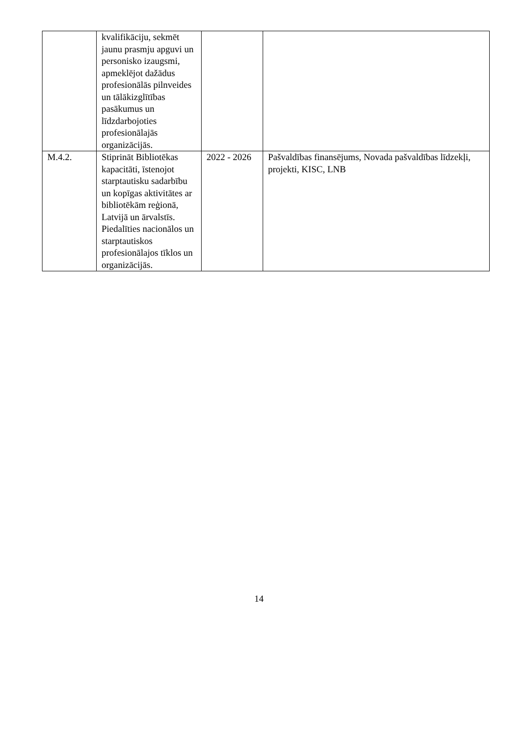| | kvalifikāciju, sekmēt jaunu prasmju apguvi un personisko izaugsmi, apmeklējot dažādus profesionālās pilnveides un tālākizglītības pasākumus un līdzdarbojoties profesionālajās organizācijās. | | |
| M.4.2. | Stiprināt Bibliotēkas kapacitāti, īstenojot starptautisku sadarbību un kopīgas aktivitātes ar bibliotēkām reģionā, Latvijā un ārvalstīs. Piedalīties nacionālos un starptautiskos profesionālajos tīklos un organizācijās. | 2022 - 2026 | Pašvaldības finansējums, Novada pašvaldības līdzekļi, projekti, KISC, LNB |
14